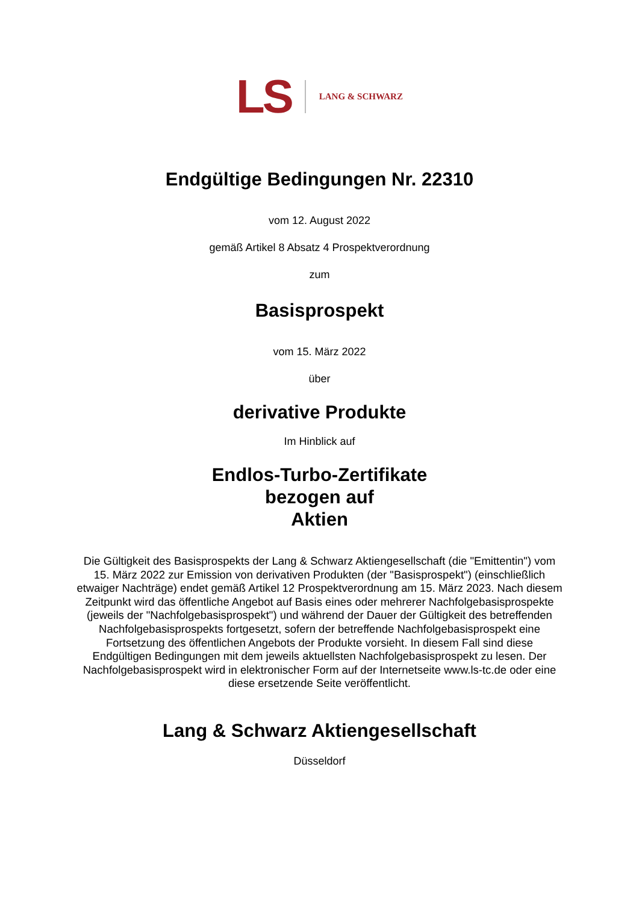LS LANG & SCHWARZ
Endgültige Bedingungen Nr. 22310
vom 12. August 2022
gemäß Artikel 8 Absatz 4 Prospektverordnung
zum
Basisprospekt
vom 15. März 2022
über
derivative Produkte
Im Hinblick auf
Endlos-Turbo-Zertifikate
bezogen auf
Aktien
Die Gültigkeit des Basisprospekts der Lang & Schwarz Aktiengesellschaft (die "Emittentin") vom 15. März 2022 zur Emission von derivativen Produkten (der "Basisprospekt") (einschließlich etwaiger Nachträge) endet gemäß Artikel 12 Prospektverordnung am 15. März 2023. Nach diesem Zeitpunkt wird das öffentliche Angebot auf Basis eines oder mehrerer Nachfolgebasisprospekte (jeweils der "Nachfolgebasisprospekt") und während der Dauer der Gültigkeit des betreffenden Nachfolgebasisprospekts fortgesetzt, sofern der betreffende Nachfolgebasisprospekt eine Fortsetzung des öffentlichen Angebots der Produkte vorsieht. In diesem Fall sind diese Endgültigen Bedingungen mit dem jeweils aktuellsten Nachfolgebasisprospekt zu lesen. Der Nachfolgebasisprospekt wird in elektronischer Form auf der Internetseite www.ls-tc.de oder eine diese ersetzende Seite veröffentlicht.
Lang & Schwarz Aktiengesellschaft
Düsseldorf